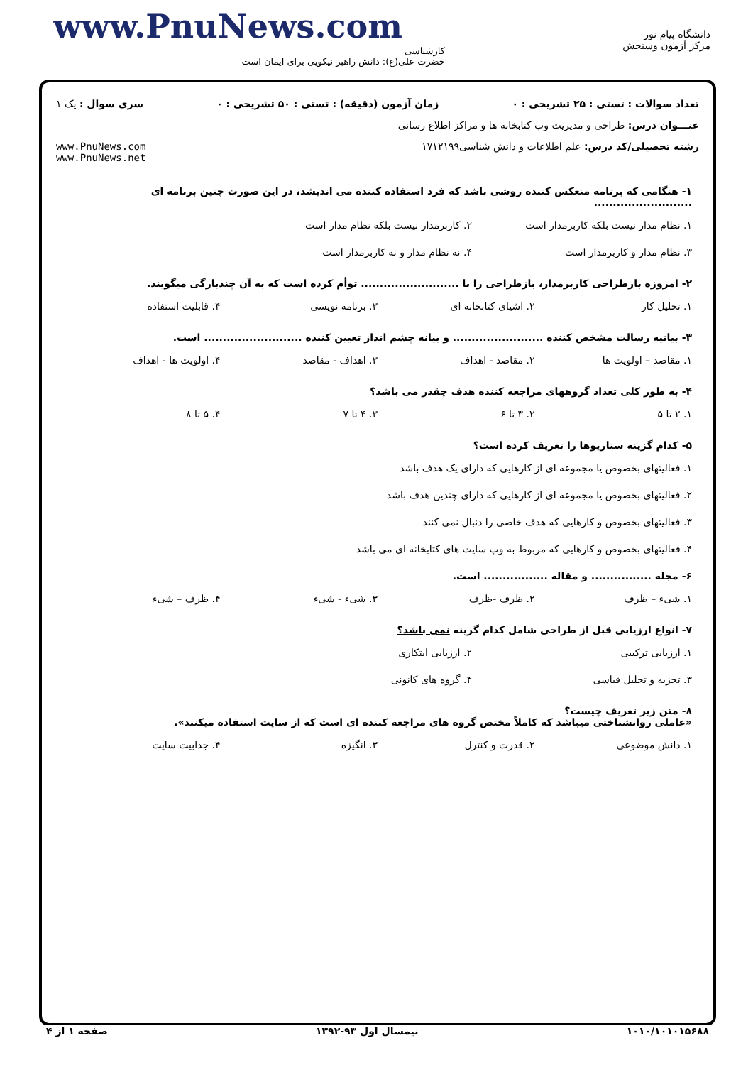www.PnuNews.com
کارشناسی
حضرت علی(ع): دانش راهبر نیکویی برای ایمان است
دانشگاه پیام نور
مرکز آزمون وسنجش
تعداد سوالات : تستی : ۲۵ تشریحی : ۰ زمان آزمون (دقیقه) : تستی : ۵۰ تشریحی : ۰ سری سوال : یک ۱
عنـــوان درس: طراحی و مدیریت وب کتابخانه ها و مراکز اطلاع رسانی
رشته تحصیلی/کد درس: علم اطلاعات و دانش شناسی۱۷۱۲۱۹۹ www.PnuNews.com
www.PnuNews.net
۱- هنگامی که برنامه منعکس کننده روشی باشد که فرد استفاده کننده می اندیشد، در این صورت چنین برنامه ای ..........................
۱. نظام مدار نیست بلکه کاربرمدار است ۲. کاربرمدار نیست بلکه نظام مدار است ۳. نظام مدار و کاربرمدار است ۴. نه نظام مدار و نه کاربرمدار است
۲- امروزه بازطراحی کاربرمدار، بازطراحی را با .......................... توأم کرده است که به آن چندبارگی میگویند.
۱. تحلیل کار ۲. اشیای کتابخانه ای ۳. برنامه نویسی ۴. قابلیت استفاده
۳- بیانیه رسالت مشخص کننده ........................ و بیانه چشم انداز تعیین کننده .......................... است.
۱. مقاصد – اولویت ها ۲. مقاصد - اهداف ۳. اهداف - مقاصد ۴. اولویت ها - اهداف
۴- به طور کلی تعداد گروههای مراجعه کننده هدف چقدر می باشد؟
۱. ۲ تا ۵ ۲. ۳ تا ۶ ۳. ۴ تا ۷ ۴. ۵ تا ۸
۵- کدام گزینه سناریوها را تعریف کرده است؟
۱. فعالیتهای بخصوص یا مجموعه ای از کارهایی که دارای یک هدف باشد
۲. فعالیتهای بخصوص یا مجموعه ای از کارهایی که دارای چندین هدف باشد
۳. فعالیتهای بخصوص و کارهایی که هدف خاصی را دنبال نمی کنند
۴. فعالیتهای بخصوص و کارهایی که مربوط به وب سایت های کتابخانه ای می باشد
۶- مجله ................ و مقاله ................. است.
۱. شیء – ظرف ۲. ظرف -ظرف ۳. شیء - شیء ۴. ظرف – شیء
۷- انواع ارزیابی قبل از طراحی شامل کدام گزینه نمی باشد؟
۱. ارزیابی ترکیبی ۲. ارزیابی ابتکاری ۳. تجزیه و تحلیل قیاسی ۴. گروه های کانونی
۸- متن زیر تعریف چیست؟
«عاملی روانشناختی میباشد که کاملاً مختص گروه های مراجعه کننده ای است که از سایت استفاده میکنند».
۱. دانش موضوعی ۲. قدرت و کنترل ۳. انگیزه ۴. جذابیت سایت
۱۰۱۰/۱۰۱۰۱۵۶۸۸ نیمسال اول ۹۳-۱۳۹۲ صفحه ۱ از ۴